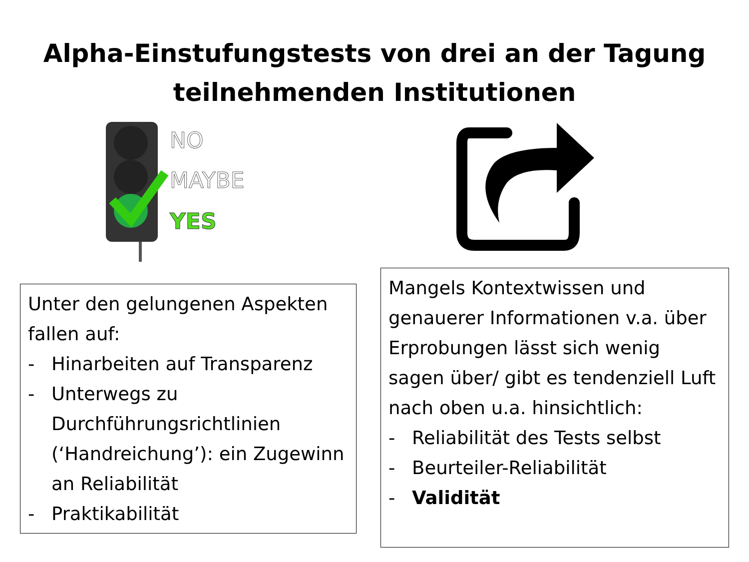Alpha-Einstufungstests von drei an der Tagung
teilnehmenden Institutionen
NO
MAYBE
YES
Unter den gelungenen Aspekten fallen auf:
- Hinarbeiten auf Transparenz
- Unterwegs zu Durchführungsrichtlinien (‘Handreichung’): ein Zugewinn an Reliabilität
- Praktikabilität
Mangels Kontextwissen und genauerer Informationen v.a. über Erprobungen lässt sich wenig sagen über/ gibt es tendenziell Luft nach oben u.a. hinsichtlich:
- Reliabilität des Tests selbst
- Beurteiler-Reliabilität
- Validität